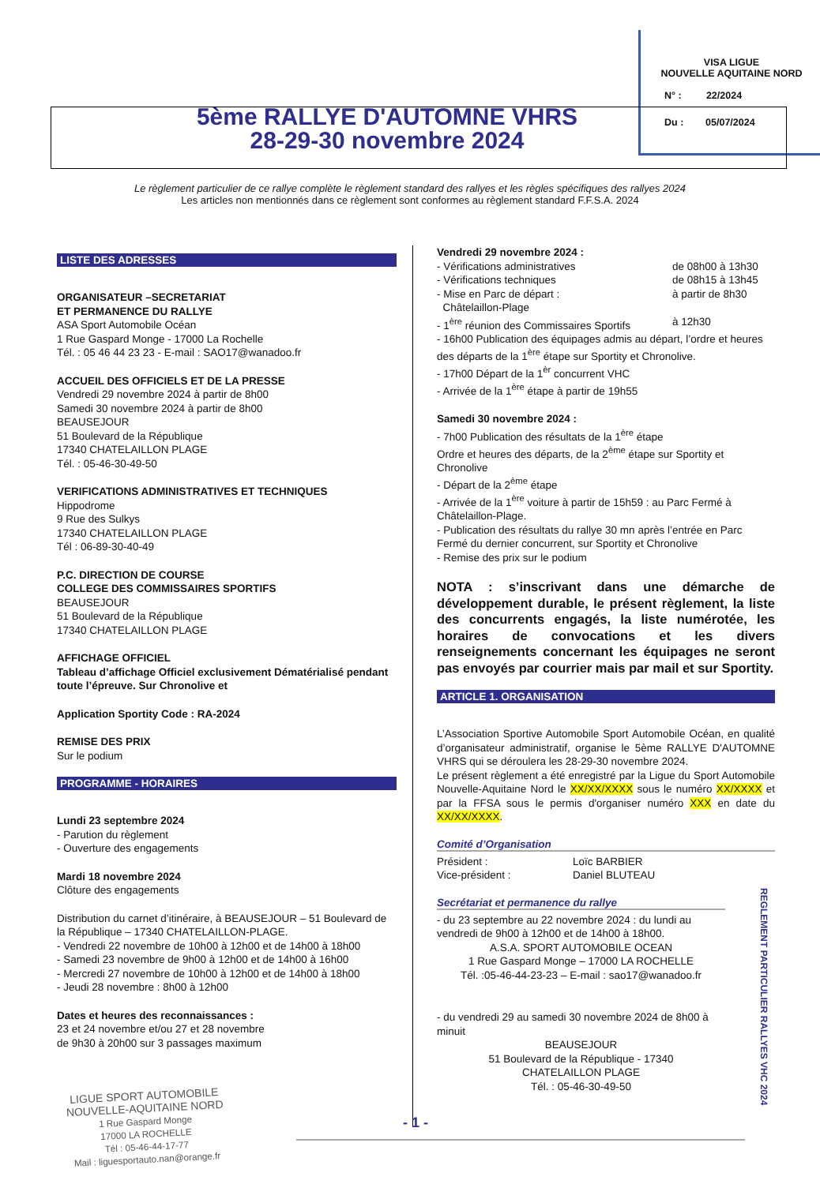VISA LIGUE
NOUVELLE AQUITAINE NORD
N° : 22/2024
Du : 05/07/2024
5ème RALLYE D'AUTOMNE VHRS
28-29-30 novembre 2024
Le règlement particulier de ce rallye complète le règlement standard des rallyes et les règles spécifiques des rallyes 2024
Les articles non mentionnés dans ce règlement sont conformes au règlement standard F.F.S.A. 2024
LISTE DES ADRESSES
ORGANISATEUR –SECRETARIAT
ET PERMANENCE DU RALLYE
ASA Sport Automobile Océan
1 Rue Gaspard Monge - 17000 La Rochelle
Tél. : 05 46 44 23 23 - E-mail : SAO17@wanadoo.fr
ACCUEIL DES OFFICIELS ET DE LA PRESSE
Vendredi 29 novembre 2024 à partir de 8h00
Samedi 30 novembre 2024 à partir de 8h00
BEAUSEJOUR
51 Boulevard de la République
17340 CHATELAILLON PLAGE
Tél. : 05-46-30-49-50
VERIFICATIONS ADMINISTRATIVES ET TECHNIQUES
Hippodrome
9 Rue des Sulkys
17340 CHATELAILLON PLAGE
Tél : 06-89-30-40-49
P.C. DIRECTION DE COURSE
COLLEGE DES COMMISSAIRES SPORTIFS
BEAUSEJOUR
51 Boulevard de la République
17340 CHATELAILLON PLAGE
AFFICHAGE OFFICIEL
Tableau d’affichage Officiel exclusivement Dématérialisé pendant toute l’épreuve. Sur Chronolive et
Application Sportity Code : RA-2024
REMISE DES PRIX
Sur le podium
PROGRAMME - HORAIRES
Lundi 23 septembre 2024
- Parution du règlement
- Ouverture des engagements
Mardi 18 novembre 2024
Clôture des engagements
Distribution du carnet d’itinéraire, à BEAUSEJOUR – 51 Boulevard de la République – 17340 CHATELAILLON-PLAGE.
- Vendredi 22 novembre de 10h00 à 12h00 et de 14h00 à 18h00
- Samedi 23 novembre de 9h00 à 12h00 et de 14h00 à 16h00
- Mercredi 27 novembre de 10h00 à 12h00 et de 14h00 à 18h00
- Jeudi 28 novembre : 8h00 à 12h00
Dates et heures des reconnaissances :
23 et 24 novembre et/ou 27 et 28 novembre
de 9h30 à 20h00 sur 3 passages maximum
Vendredi 29 novembre 2024 :
- Vérifications administratives de 08h00 à 13h30
- Vérifications techniques de 08h15 à 13h45
- Mise en Parc de départ :
Châtelaillon-Plage à partir de 8h30
- 1<sup>ère</sup> réunion des Commissaires Sportifs à 12h30
- 16h00 Publication des équipages admis au départ, l’ordre et heures des départs de la 1<sup>ère</sup> étape sur Sportity et Chronolive.
- 17h00 Départ de la 1<sup>èr</sup> concurrent VHC
- Arrivée de la 1<sup>ère</sup> étape à partir de 19h55
Samedi 30 novembre 2024 :
- 7h00 Publication des résultats de la 1<sup>ère</sup> étape
Ordre et heures des départs, de la 2<sup>ème</sup> étape sur Sportity et Chronolive
- Départ de la 2<sup>ème</sup> étape
- Arrivée de la 1<sup>ère</sup> voiture à partir de 15h59 : au Parc Fermé à Châtelaillon-Plage.
- Publication des résultats du rallye 30 mn après l’entrée en Parc Fermé du dernier concurrent, sur Sportity et Chronolive
- Remise des prix sur le podium
NOTA : s’inscrivant dans une démarche de développement durable, le présent règlement, la liste des concurrents engagés, la liste numérotée, les horaires de convocations et les divers renseignements concernant les équipages ne seront pas envoyés par courrier mais par mail et sur Sportity.
ARTICLE 1. ORGANISATION
L’Association Sportive Automobile Sport Automobile Océan, en qualité d’organisateur administratif, organise le 5ème RALLYE D'AUTOMNE VHRS qui se déroulera les 28-29-30 novembre 2024.
Le présent règlement a été enregistré par la Ligue du Sport Automobile Nouvelle-Aquitaine Nord le XX/XX/XXXX sous le numéro XX/XXXX et par la FFSA sous le permis d'organiser numéro XXX en date du XX/XX/XXXX.
Comité d’Organisation
Président : Loïc BARBIER
Vice-président : Daniel BLUTEAU
Secrétariat et permanence du rallye
- du 23 septembre au 22 novembre 2024 : du lundi au vendredi de 9h00 à 12h00 et de 14h00 à 18h00.
A.S.A. SPORT AUTOMOBILE OCEAN
1 Rue Gaspard Monge – 17000 LA ROCHELLE
Tél. :05-46-44-23-23 – E-mail : sao17@wanadoo.fr
- du vendredi 29 au samedi 30 novembre 2024 de 8h00 à minuit
BEAUSEJOUR
51 Boulevard de la République - 17340
CHATELAILLON PLAGE
Tél. : 05-46-30-49-50
REGLEMENT PARTICULIER RALLYES VHC 2024
LIGUE SPORT AUTOMOBILE
NOUVELLE-AQUITAINE NORD
1 Rue Gaspard Monge
17000 LA ROCHELLE
Tél : 05-46-44-17-77
Mail : liguesportauto.nan@orange.fr
- 1 -